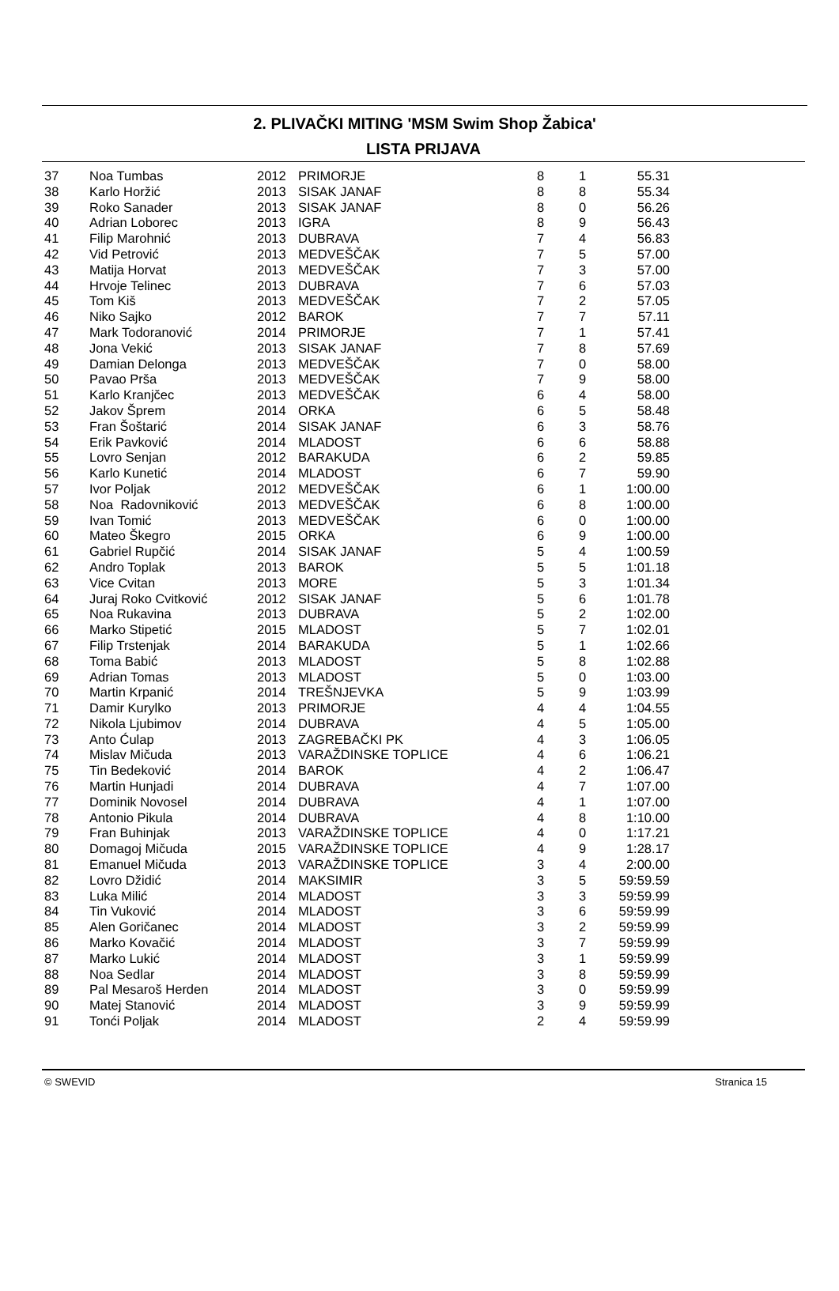2. PLIVAČKI MITING 'MSM Swim Shop Žabica'
LISTA PRIJAVA
| 37 | Noa Tumbas | 2012 | PRIMORJE | 8 | 1 | 55.31 |
| 38 | Karlo Horžić | 2013 | SISAK JANAF | 8 | 8 | 55.34 |
| 39 | Roko Sanader | 2013 | SISAK JANAF | 8 | 0 | 56.26 |
| 40 | Adrian Loborec | 2013 | IGRA | 8 | 9 | 56.43 |
| 41 | Filip Marohnić | 2013 | DUBRAVA | 7 | 4 | 56.83 |
| 42 | Vid Petrović | 2013 | MEDVEŠČAK | 7 | 5 | 57.00 |
| 43 | Matija Horvat | 2013 | MEDVEŠČAK | 7 | 3 | 57.00 |
| 44 | Hrvoje Telinec | 2013 | DUBRAVA | 7 | 6 | 57.03 |
| 45 | Tom Kiš | 2013 | MEDVEŠČAK | 7 | 2 | 57.05 |
| 46 | Niko Sajko | 2012 | BAROK | 7 | 7 | 57.11 |
| 47 | Mark Todoranović | 2014 | PRIMORJE | 7 | 1 | 57.41 |
| 48 | Jona Vekić | 2013 | SISAK JANAF | 7 | 8 | 57.69 |
| 49 | Damian Delonga | 2013 | MEDVEŠČAK | 7 | 0 | 58.00 |
| 50 | Pavao Prša | 2013 | MEDVEŠČAK | 7 | 9 | 58.00 |
| 51 | Karlo Kranjčec | 2013 | MEDVEŠČAK | 6 | 4 | 58.00 |
| 52 | Jakov Šprem | 2014 | ORKA | 6 | 5 | 58.48 |
| 53 | Fran Šoštarić | 2014 | SISAK JANAF | 6 | 3 | 58.76 |
| 54 | Erik Pavković | 2014 | MLADOST | 6 | 6 | 58.88 |
| 55 | Lovro Senjan | 2012 | BARAKUDA | 6 | 2 | 59.85 |
| 56 | Karlo Kunetić | 2014 | MLADOST | 6 | 7 | 59.90 |
| 57 | Ivor Poljak | 2012 | MEDVEŠČAK | 6 | 1 | 1:00.00 |
| 58 | Noa Radovniković | 2013 | MEDVEŠČAK | 6 | 8 | 1:00.00 |
| 59 | Ivan Tomić | 2013 | MEDVEŠČAK | 6 | 0 | 1:00.00 |
| 60 | Mateo Škegro | 2015 | ORKA | 6 | 9 | 1:00.00 |
| 61 | Gabriel Rupčić | 2014 | SISAK JANAF | 5 | 4 | 1:00.59 |
| 62 | Andro Toplak | 2013 | BAROK | 5 | 5 | 1:01.18 |
| 63 | Vice Cvitan | 2013 | MORE | 5 | 3 | 1:01.34 |
| 64 | Juraj Roko Cvitković | 2012 | SISAK JANAF | 5 | 6 | 1:01.78 |
| 65 | Noa Rukavina | 2013 | DUBRAVA | 5 | 2 | 1:02.00 |
| 66 | Marko Stipetić | 2015 | MLADOST | 5 | 7 | 1:02.01 |
| 67 | Filip Trstenjak | 2014 | BARAKUDA | 5 | 1 | 1:02.66 |
| 68 | Toma Babić | 2013 | MLADOST | 5 | 8 | 1:02.88 |
| 69 | Adrian Tomas | 2013 | MLADOST | 5 | 0 | 1:03.00 |
| 70 | Martin Krpanić | 2014 | TREŠNJEVKA | 5 | 9 | 1:03.99 |
| 71 | Damir Kurylko | 2013 | PRIMORJE | 4 | 4 | 1:04.55 |
| 72 | Nikola Ljubimov | 2014 | DUBRAVA | 4 | 5 | 1:05.00 |
| 73 | Anto Ćulap | 2013 | ZAGREBAČKI PK | 4 | 3 | 1:06.05 |
| 74 | Mislav Mičuda | 2013 | VARAŽDINSKE TOPLICE | 4 | 6 | 1:06.21 |
| 75 | Tin Bedeković | 2014 | BAROK | 4 | 2 | 1:06.47 |
| 76 | Martin Hunjadi | 2014 | DUBRAVA | 4 | 7 | 1:07.00 |
| 77 | Dominik Novosel | 2014 | DUBRAVA | 4 | 1 | 1:07.00 |
| 78 | Antonio Pikula | 2014 | DUBRAVA | 4 | 8 | 1:10.00 |
| 79 | Fran Buhinjak | 2013 | VARAŽDINSKE TOPLICE | 4 | 0 | 1:17.21 |
| 80 | Domagoj Mičuda | 2015 | VARAŽDINSKE TOPLICE | 4 | 9 | 1:28.17 |
| 81 | Emanuel Mičuda | 2013 | VARAŽDINSKE TOPLICE | 3 | 4 | 2:00.00 |
| 82 | Lovro Džidić | 2014 | MAKSIMIR | 3 | 5 | 59:59.59 |
| 83 | Luka Milić | 2014 | MLADOST | 3 | 3 | 59:59.99 |
| 84 | Tin Vuković | 2014 | MLADOST | 3 | 6 | 59:59.99 |
| 85 | Alen Goričanec | 2014 | MLADOST | 3 | 2 | 59:59.99 |
| 86 | Marko Kovačić | 2014 | MLADOST | 3 | 7 | 59:59.99 |
| 87 | Marko Lukić | 2014 | MLADOST | 3 | 1 | 59:59.99 |
| 88 | Noa Sedlar | 2014 | MLADOST | 3 | 8 | 59:59.99 |
| 89 | Pal Mesaroš Herden | 2014 | MLADOST | 3 | 0 | 59:59.99 |
| 90 | Matej Stanović | 2014 | MLADOST | 3 | 9 | 59:59.99 |
| 91 | Tonći Poljak | 2014 | MLADOST | 2 | 4 | 59:59.99 |
© SWEVID Stranica 15